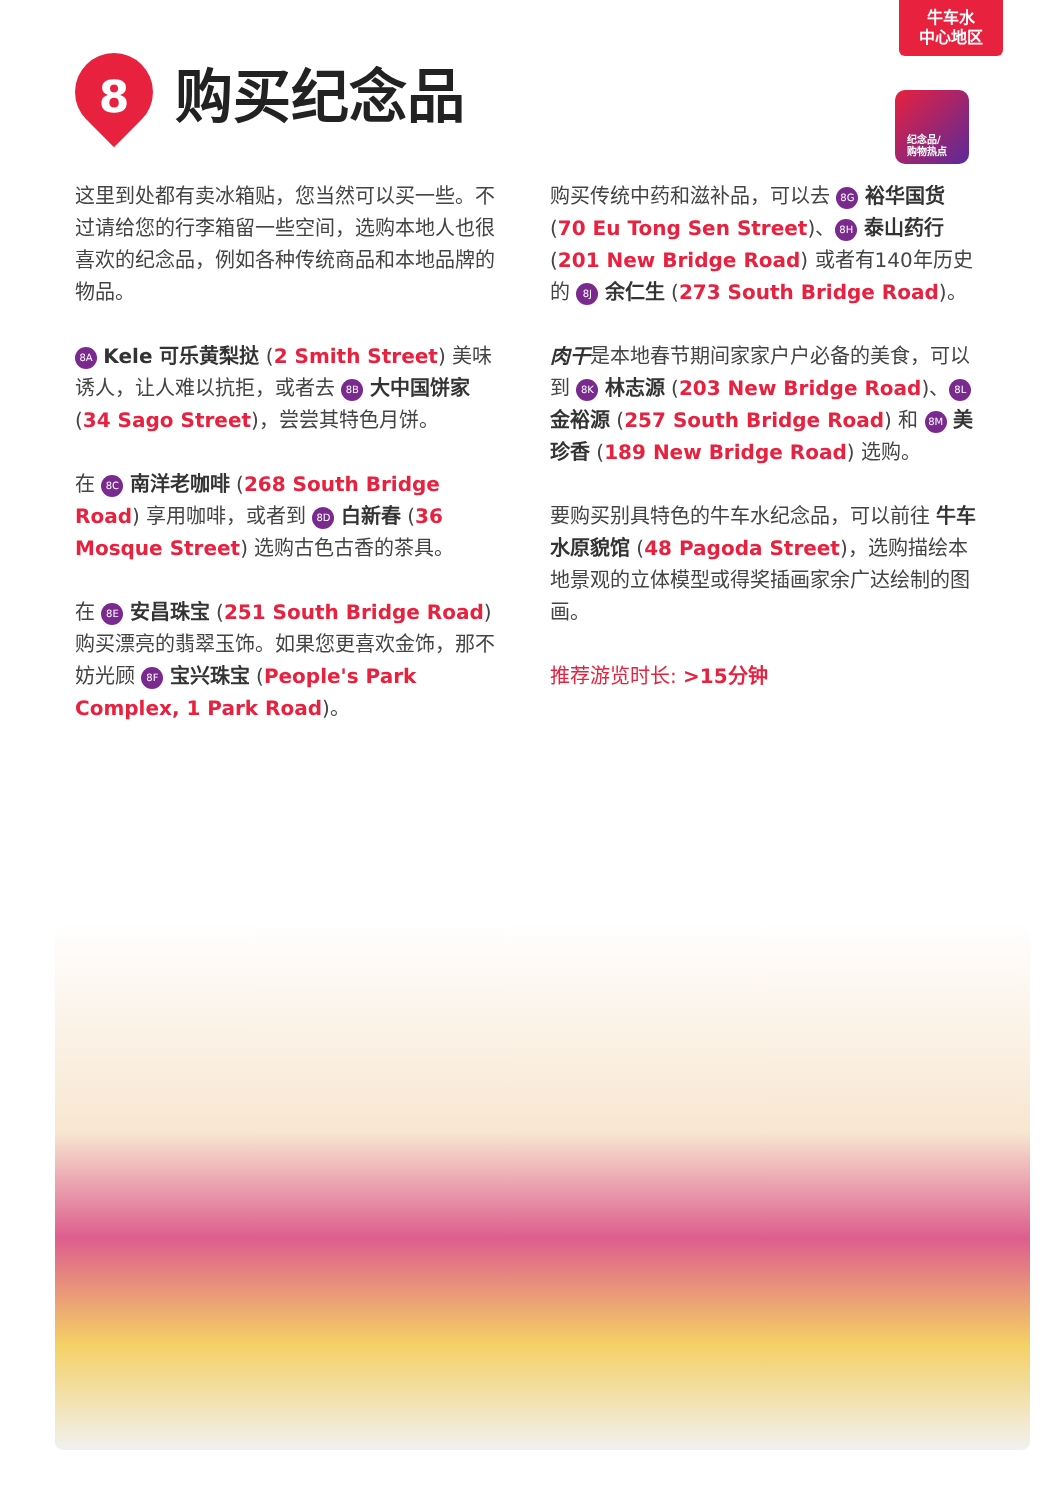牛车水
中心地区
8
购买纪念品
纪念品/
购物热点
这里到处都有卖冰箱贴，您当然可以买一些。不过请给您的行李箱留一些空间，选购本地人也很喜欢的纪念品，例如各种传统商品和本地品牌的物品。
8A Kele 可乐黄梨挞 (2 Smith Street) 美味诱人，让人难以抗拒，或者去 8B 大中国饼家 (34 Sago Street)，尝尝其特色月饼。
在 8C 南洋老咖啡 (268 South Bridge Road) 享用咖啡，或者到 8D 白新春 (36 Mosque Street) 选购古色古香的茶具。
在 8E 安昌珠宝 (251 South Bridge Road) 购买漂亮的翡翠玉饰。如果您更喜欢金饰，那不妨光顾 8F 宝兴珠宝 (People's Park Complex, 1 Park Road)。
购买传统中药和滋补品，可以去 8G 裕华国货 (70 Eu Tong Sen Street)、 8H 泰山药行 (201 New Bridge Road) 或者有140年历史的 8J 余仁生 (273 South Bridge Road)。
肉干是本地春节期间家家户户必备的美食，可以到 8K 林志源 (203 New Bridge Road)、 8L 金裕源 (257 South Bridge Road) 和 8M 美珍香 (189 New Bridge Road) 选购。
要购买别具特色的牛车水纪念品，可以前往 牛车水原貌馆 (48 Pagoda Street)，选购描绘本地景观的立体模型或得奖插画家余广达绘制的图画。
推荐游览时长: >15分钟